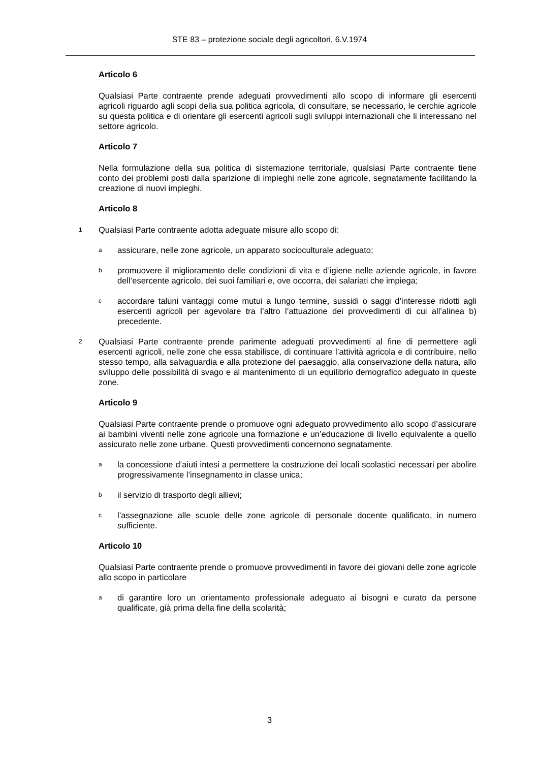STE 83 – protezione sociale degli agricoltori, 6.V.1974
Articolo 6
Qualsiasi Parte contraente prende adeguati provvedimenti allo scopo di informare gli esercenti agricoli riguardo agli scopi della sua politica agricola, di consultare, se necessario, le cerchie agricole su questa politica e di orientare gli esercenti agricoli sugli sviluppi internazionali che li interessano nel settore agricolo.
Articolo 7
Nella formulazione della sua politica di sistemazione territoriale, qualsiasi Parte contraente tiene conto dei problemi posti dalla sparizione di impieghi nelle zone agricole, segnatamente facilitando la creazione di nuovi impieghi.
Articolo 8
1 Qualsiasi Parte contraente adotta adeguate misure allo scopo di:
aassicurare, nelle zone agricole, un apparato socioculturale adeguato;
bpromuovere il miglioramento delle condizioni di vita e d’igiene nelle aziende agricole, in favore dell’esercente agricolo, dei suoi familiari e, ove occorra, dei salariati che impiega;
caccordare taluni vantaggi come mutui a lungo termine, sussidi o saggi d’interesse ridotti agli esercenti agricoli per agevolare tra l’altro l’attuazione dei provvedimenti di cui all’alinea b) precedente.
2 Qualsiasi Parte contraente prende parimente adeguati provvedimenti al fine di permettere agli esercenti agricoli, nelle zone che essa stabilisce, di continuare l’attività agricola e di contribuire, nello stesso tempo, alla salvaguardia e alla protezione del paesaggio, alla conservazione della natura, allo sviluppo delle possibilità di svago e al mantenimento di un equilibrio demografico adeguato in queste zone.
Articolo 9
Qualsiasi Parte contraente prende o promuove ogni adeguato provvedimento allo scopo d’assicurare ai bambini viventi nelle zone agricole una formazione e un’educazione di livello equivalente a quello assicurato nelle zone urbane. Questi provvedimenti concernono segnatamente.
ala concessione d’aiuti intesi a permettere la costruzione dei locali scolastici necessari per abolire progressivamente l’insegnamento in classe unica;
bil servizio di trasporto degli allievi;
cl’assegnazione alle scuole delle zone agricole di personale docente qualificato, in numero sufficiente.
Articolo 10
Qualsiasi Parte contraente prende o promuove provvedimenti in favore dei giovani delle zone agricole allo scopo in particolare
adi garantire loro un orientamento professionale adeguato ai bisogni e curato da persone qualificate, già prima della fine della scolarità;
3